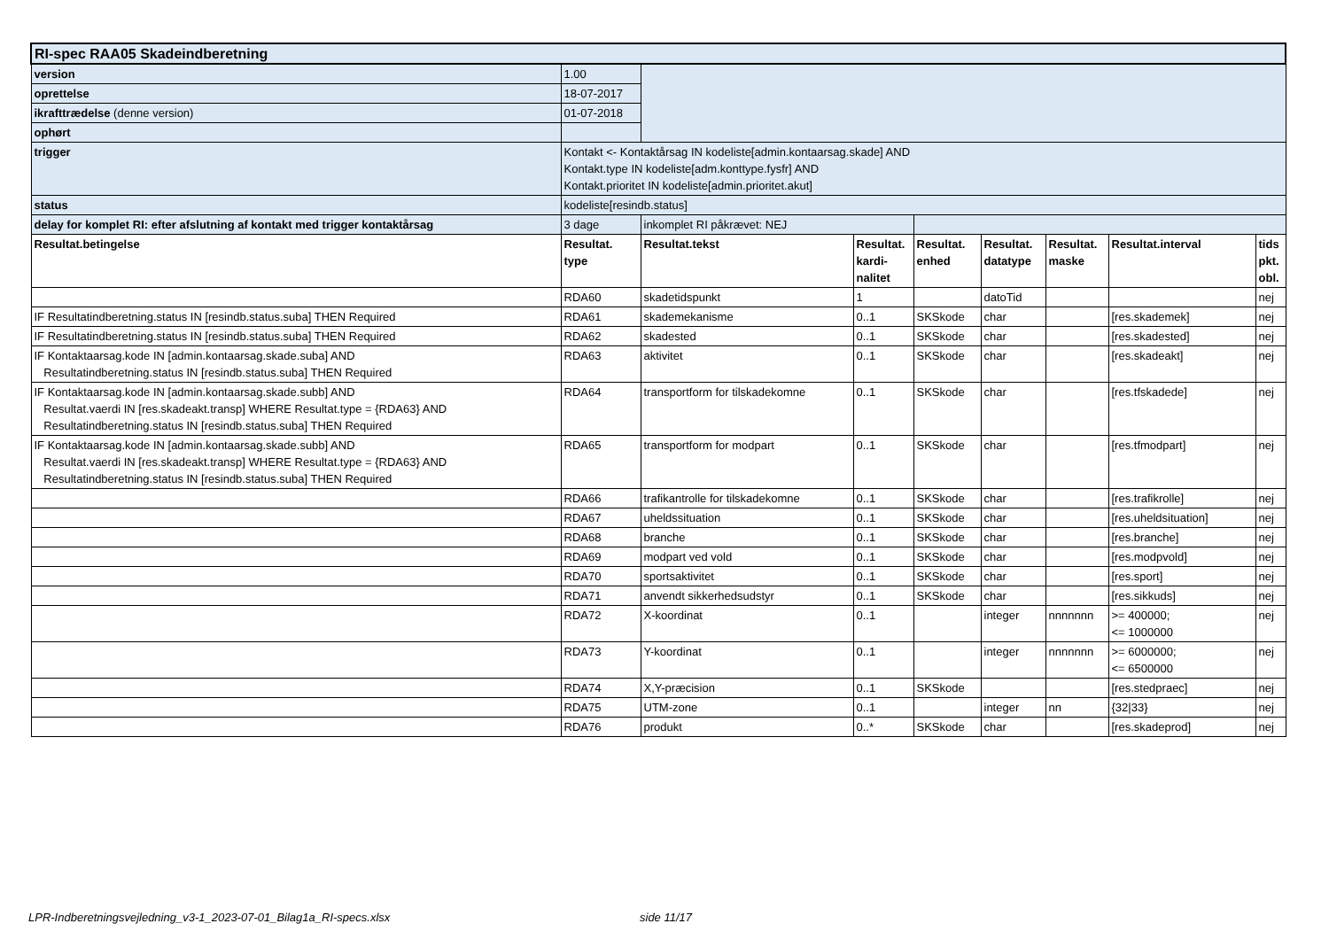| RI-spec RAA05 Skadeindberetning | | | | | | | | |
| version | 1.00 | | | | | | | |
| oprettelse | 18-07-2017 | | | | | | | |
| ikrafttrædelse (denne version) | 01-07-2018 | | | | | | | |
| ophørt | | | | | | | | |
| trigger | Kontakt <- Kontaktårsag IN kodeliste[admin.kontaarsag.skade] AND Kontakt.type IN kodeliste[adm.konttype.fysfr] AND Kontakt.prioritet IN kodeliste[admin.prioritet.akut] | | | | | | | |
| status | kodeliste[resindb.status] | | | | | | | |
| delay for komplet RI: efter afslutning af kontakt med trigger kontaktårsag | 3 dage | inkomplet RI påkrævet: NEJ | | | | | | |
| Resultat.betingelse | Resultat. type | Resultat.tekst | Resultat. kardi- nalitet | Resultat. enhed | Resultat. datatype | Resultat. maske | Resultat.interval | tids pkt. obl. |
| | RDA60 | skadetidspunkt | 1 | | datoTid | | | nej |
| IF Resultatindberetning.status IN [resindb.status.suba] THEN Required | RDA61 | skademekanisme | 0..1 | SKSkode | char | | [res.skademek] | nej |
| IF Resultatindberetning.status IN [resindb.status.suba] THEN Required | RDA62 | skadested | 0..1 | SKSkode | char | | [res.skadested] | nej |
| IF Kontaktaarsag.kode IN [admin.kontaarsag.skade.suba] AND Resultatindberetning.status IN [resindb.status.suba] THEN Required | RDA63 | aktivitet | 0..1 | SKSkode | char | | [res.skadeakt] | nej |
| IF Kontaktaarsag.kode IN [admin.kontaarsag.skade.subb] AND Resultat.vaerdi IN [res.skadeakt.transp] WHERE Resultat.type = {RDA63} AND Resultatindberetning.status IN [resindb.status.suba] THEN Required | RDA64 | transportform for tilskadekomne | 0..1 | SKSkode | char | | [res.tfskadede] | nej |
| IF Kontaktaarsag.kode IN [admin.kontaarsag.skade.subb] AND Resultat.vaerdi IN [res.skadeakt.transp] WHERE Resultat.type = {RDA63} AND Resultatindberetning.status IN [resindb.status.suba] THEN Required | RDA65 | transportform for modpart | 0..1 | SKSkode | char | | [res.tfmodpart] | nej |
| | RDA66 | trafikantrolle for tilskadekomne | 0..1 | SKSkode | char | | [res.trafikrolle] | nej |
| | RDA67 | uheldssituation | 0..1 | SKSkode | char | | [res.uheldsituation] | nej |
| | RDA68 | branche | 0..1 | SKSkode | char | | [res.branche] | nej |
| | RDA69 | modpart ved vold | 0..1 | SKSkode | char | | [res.modpvold] | nej |
| | RDA70 | sportsaktivitet | 0..1 | SKSkode | char | | [res.sport] | nej |
| | RDA71 | anvendt sikkerhedsudstyr | 0..1 | SKSkode | char | | [res.sikkuds] | nej |
| | RDA72 | X-koordinat | 0..1 | | integer | nnnnnnn | >= 400000; <= 1000000 | nej |
| | RDA73 | Y-koordinat | 0..1 | | integer | nnnnnnn | >= 6000000; <= 6500000 | nej |
| | RDA74 | X,Y-præcision | 0..1 | SKSkode | | | [res.stedpraec] | nej |
| | RDA75 | UTM-zone | 0..1 | | integer | nn | {32/33} | nej |
| | RDA76 | produkt | 0..* | SKSkode | char | | [res.skadeprod] | nej |
LPR-Indberetningsvejledning_v3-1_2023-07-01_Bilag1a_RI-specs.xlsx
side 11/17